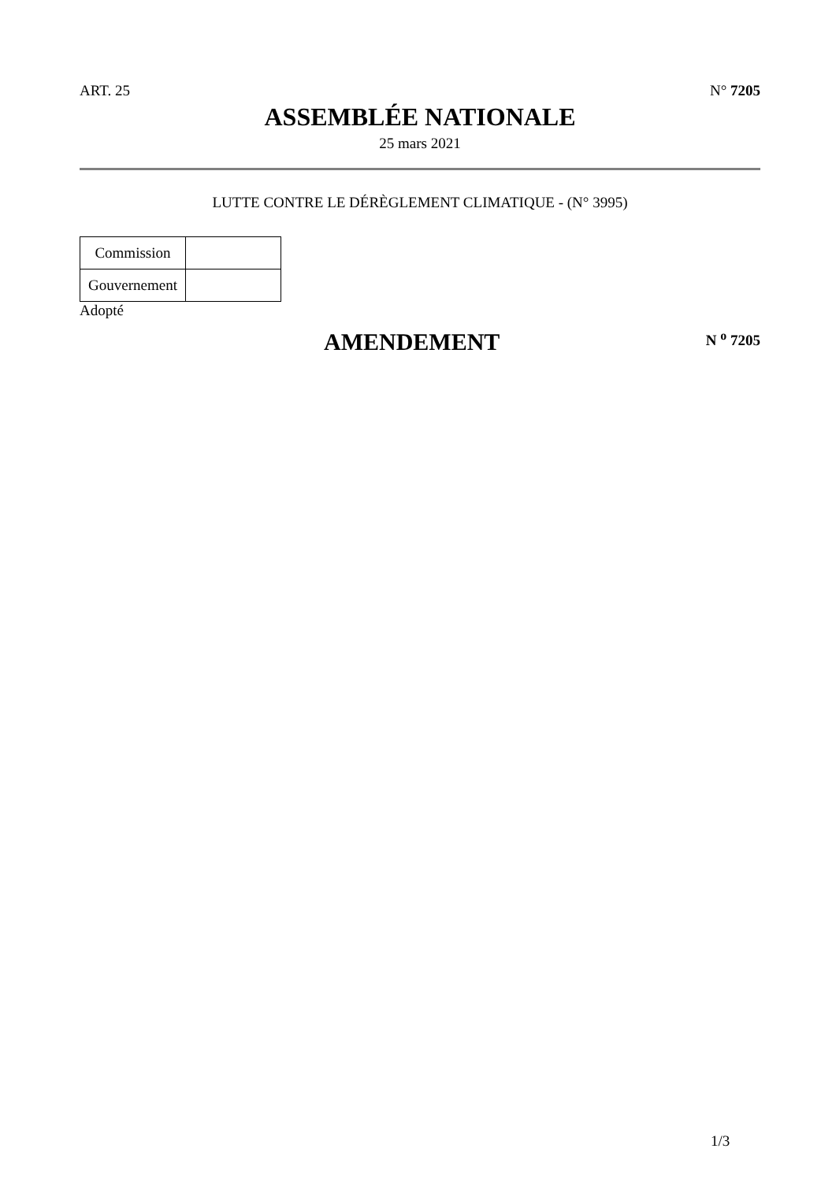ART. 25 N° 7205
ASSEMBLÉE NATIONALE
25 mars 2021
LUTTE CONTRE LE DÉRÈGLEMENT CLIMATIQUE - (N° 3995)
| Commission | |
| Gouvernement | |
Adopté
AMENDEMENT
N <sup>o</sup> 7205
1/3